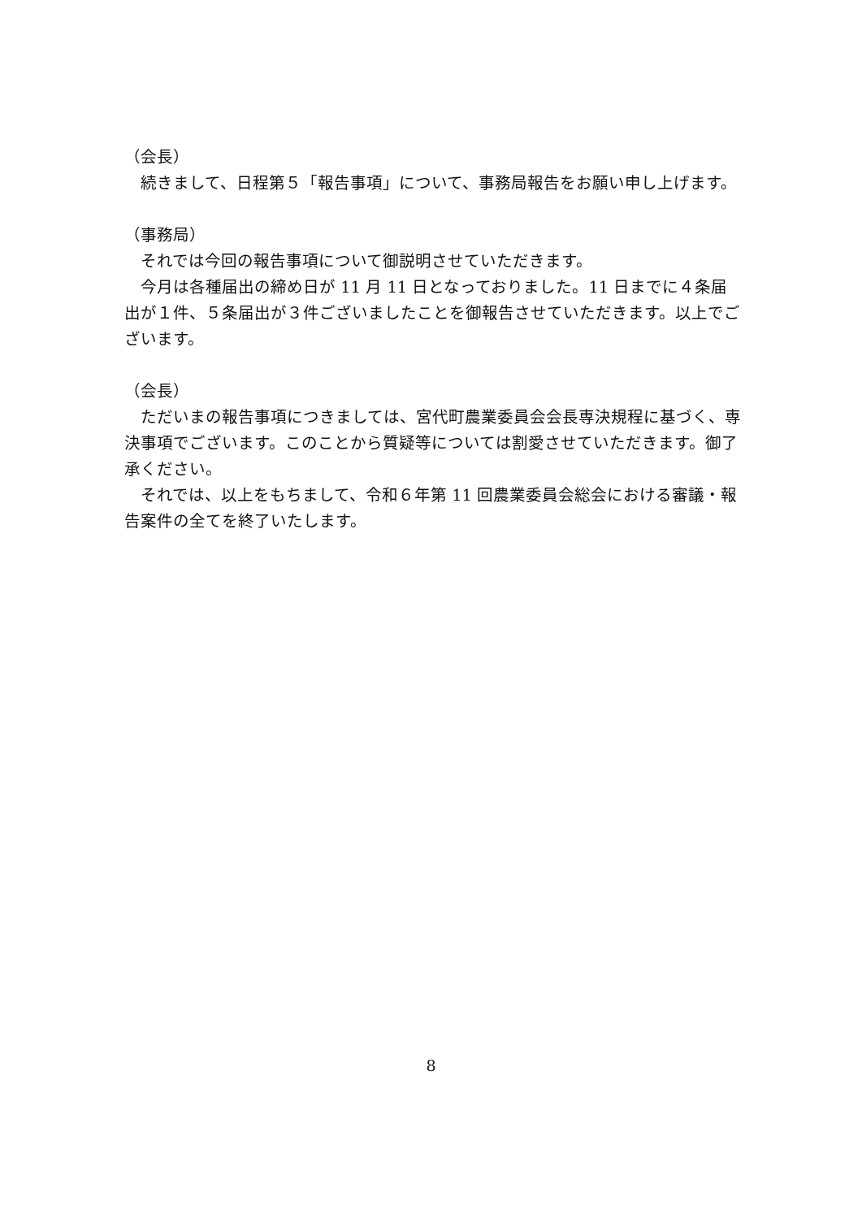（会長）
　続きまして、日程第５「報告事項」について、事務局報告をお願い申し上げます。
（事務局）
　それでは今回の報告事項について御説明させていただきます。
　今月は各種届出の締め日が 11 月 11 日となっておりました。11 日までに４条届出が１件、５条届出が３件ございましたことを御報告させていただきます。以上でございます。
（会長）
　ただいまの報告事項につきましては、宮代町農業委員会会長専決規程に基づく、専決事項でございます。このことから質疑等については割愛させていただきます。御了承ください。
　それでは、以上をもちまして、令和６年第 11 回農業委員会総会における審議・報告案件の全てを終了いたします。
8